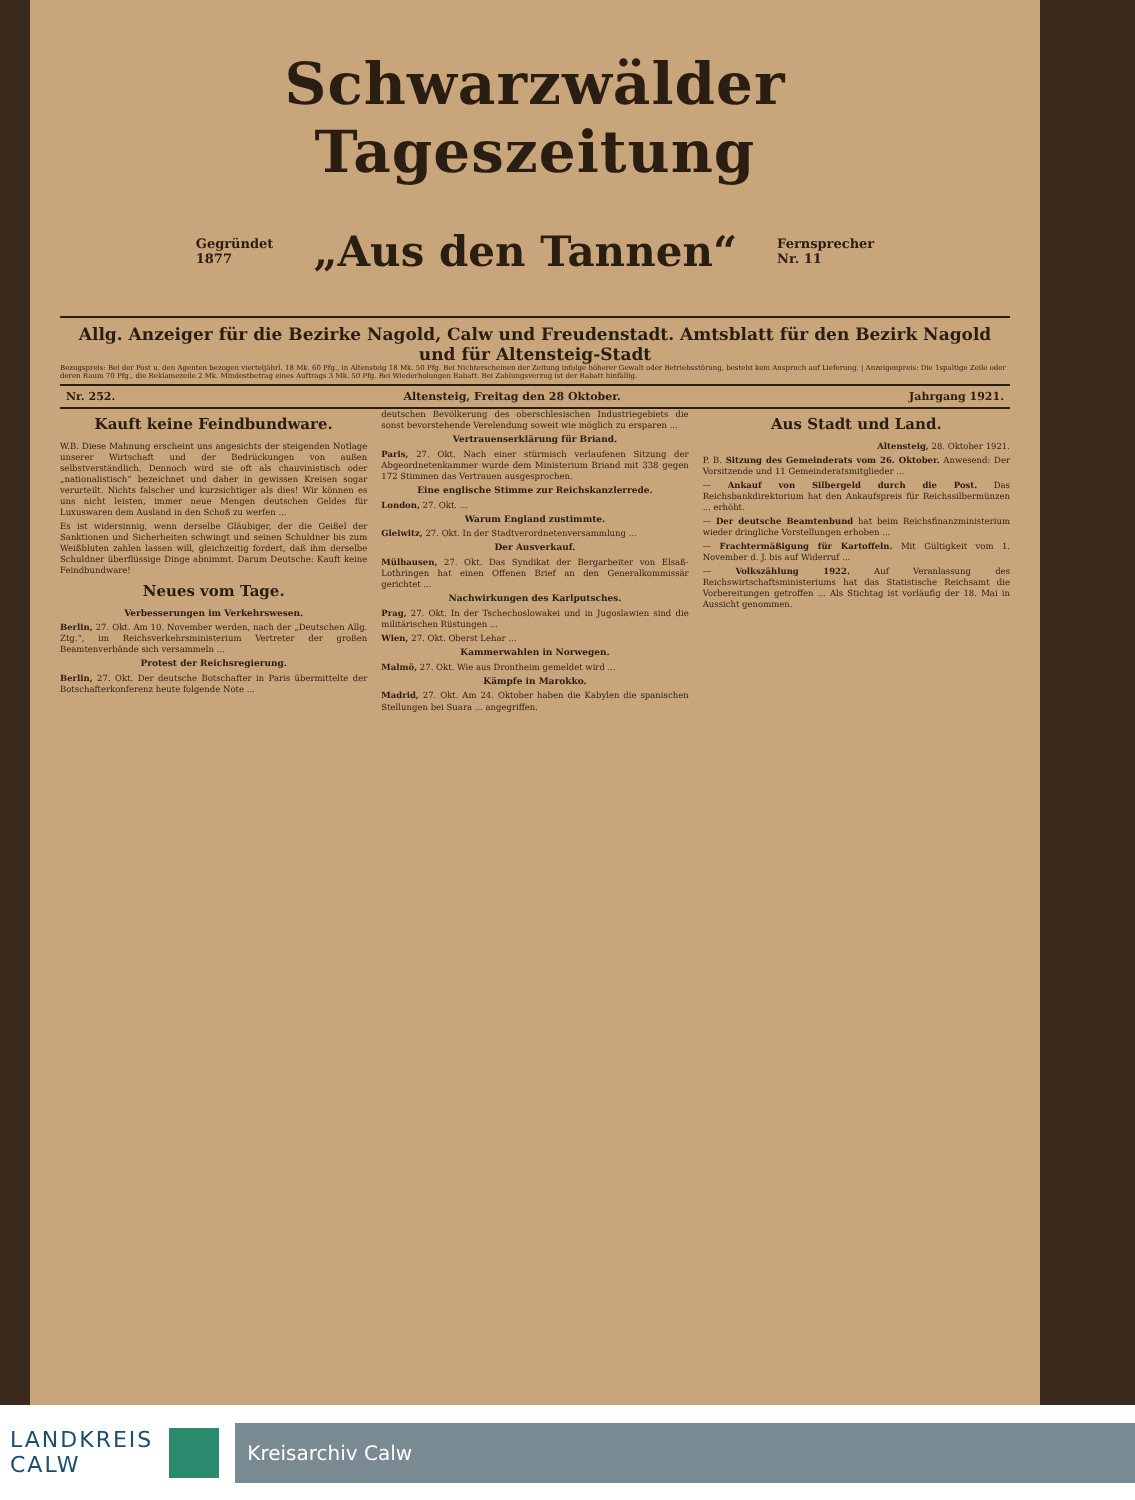Schwarzwälder Tageszeitung
Gegründet
1877 „Aus den Tannen“Fernsprecher
Nr. 11
Allg. Anzeiger für die Bezirke Nagold, Calw und Freudenstadt. Amtsblatt für den Bezirk Nagold und für Altensteig-Stadt
Bezugspreis: Bei der Post u. den Agenten bezogen vierteljährl. 18 Mk. 60 Pfg., in Altensteig 18 Mk. 50 Pfg. Bei Nichterscheinen der Zeitung infolge höherer Gewalt oder Betriebsstörung, besteht kein Anspruch auf Lieferung. | Anzeigenpreis: Die 1spaltige Zeile oder deren Raum 70 Pfg., die Reklamezeile 2 Mk. Mindestbetrag eines Auftrags 3 Mk. 50 Pfg. Bei Wiederholungen Rabatt. Bei Zahlungsverzug ist der Rabatt hinfällig.
Nr. 252. Altensteig, Freitag den 28 Oktober. Jahrgang 1921.
Kauft keine Feindbundware.
W.B. Diese Mahnung erscheint uns angesichts der steigenden Notlage unserer Wirtschaft und der Bedrückungen von außen selbstverständlich. Dennoch wird sie oft als chauvinistisch oder „nationalistisch“ bezeichnet und daher in gewissen Kreisen sogar verurteilt. Nichts falscher und kurzsichtiger als dies! Wir können es uns nicht leisten, immer neue Mengen deutschen Geldes für Luxuswaren dem Ausland in den Schoß zu werfen ...
Es ist widersinnig, wenn derselbe Gläubiger, der die Geißel der Sanktionen und Sicherheiten schwingt und seinen Schuldner bis zum Weißbluten zahlen lassen will, gleichzeitig fordert, daß ihm derselbe Schuldner überflüssige Dinge abnimmt. Darum Deutsche: Kauft keine Feindbundware!
Neues vom Tage.
Verbesserungen im Verkehrswesen.
Berlin, 27. Okt. Am 10. November werden, nach der „Deutschen Allg. Ztg.“, im Reichsverkehrsministerium Vertreter der großen Beamtenverbände sich versammeln ...
Protest der Reichsregierung.
Berlin, 27. Okt. Der deutsche Botschafter in Paris übermittelte der Botschafterkonferenz heute folgende Note ...
deutschen Bevölkerung des oberschlesischen Industriegebiets die sonst bevorstehende Verelendung soweit wie möglich zu ersparen ...
Vertrauenserklärung für Briand.
Paris, 27. Okt. Nach einer stürmisch verlaufenen Sitzung der Abgeordnetenkammer wurde dem Ministerium Briand mit 338 gegen 172 Stimmen das Vertrauen ausgesprochen.
Eine englische Stimme zur Reichskanzlerrede.
London, 27. Okt. ...
Warum England zustimmte.
Gleiwitz, 27. Okt. In der Stadtverordnetenversammlung ...
Der Ausverkauf.
Mülhausen, 27. Okt. Das Syndikat der Bergarbeiter von Elsaß-Lothringen hat einen Offenen Brief an den Generalkommissär gerichtet ...
Nachwirkungen des Karlputsches.
Prag, 27. Okt. In der Tschechoslowakei und in Jugoslawien sind die militärischen Rüstungen ...
Wien, 27. Okt. Oberst Lehar ...
Kammerwahlen in Norwegen.
Malmö, 27. Okt. Wie aus Drontheim gemeldet wird ...
Kämpfe in Marokko.
Madrid, 27. Okt. Am 24. Oktober haben die Kabylen die spanischen Stellungen bei Suara ... angegriffen.
Aus Stadt und Land.
Altensteig, 28. Oktober 1921.
P. B. Sitzung des Gemeinderats vom 26. Oktober. Anwesend: Der Vorsitzende und 11 Gemeinderatsmitglieder ...
— Ankauf von Silbergeld durch die Post. Das Reichsbankdirektorium hat den Ankaufspreis für Reichssilbermünzen ... erhöht.
— Der deutsche Beamtenbund hat beim Reichsfinanzministerium wieder dringliche Vorstellungen erhoben ...
— Frachtermäßigung für Kartoffeln. Mit Gültigkeit vom 1. November d. J. bis auf Widerruf ...
— Volkszählung 1922. Auf Veranlassung des Reichswirtschaftsministeriums hat das Statistische Reichsamt die Vorbereitungen getroffen ... Als Stichtag ist vorläufig der 18. Mai in Aussicht genommen.
LANDKREIS
CALW
Kreisarchiv Calw